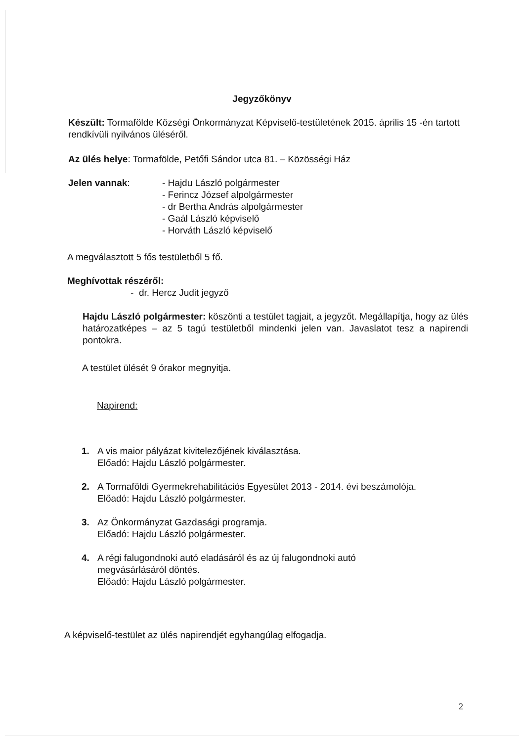Jegyzőkönyv
Készült: Tormafölde Községi Önkormányzat Képviselő-testületének 2015. április 15 -én tartott rendkívüli nyilvános üléséről.
Az ülés helye: Tormafölde, Petőfi Sándor utca 81. – Közösségi Ház
Jelen vannak: - Hajdu László polgármester
- Ferincz József alpolgármester
- dr Bertha András alpolgármester
- Gaál László képviselő
- Horváth László képviselő
A megválasztott 5 fős testületből 5 fő.
Meghívottak részéről:
- dr. Hercz Judit jegyző
Hajdu László polgármester: köszönti a testület tagjait, a jegyzőt. Megállapítja, hogy az ülés határozatképes – az 5 tagú testületből mindenki jelen van. Javaslatot tesz a napirendi pontokra.
A testület ülését 9 órakor megnyitja.
Napirend:
1. A vis maior pályázat kivitelezőjének kiválasztása.
Előadó: Hajdu László polgármester.
2. A Tormaföldi Gyermekrehabilitációs Egyesület 2013 - 2014. évi beszámolója.
Előadó: Hajdu László polgármester.
3. Az Önkormányzat Gazdasági programja.
Előadó: Hajdu László polgármester.
4. A régi falugondnoki autó eladásáról és az új falugondnoki autó
megvásárlásáról döntés.
Előadó: Hajdu László polgármester.
A képviselő-testület az ülés napirendjét egyhangúlag elfogadja.
2